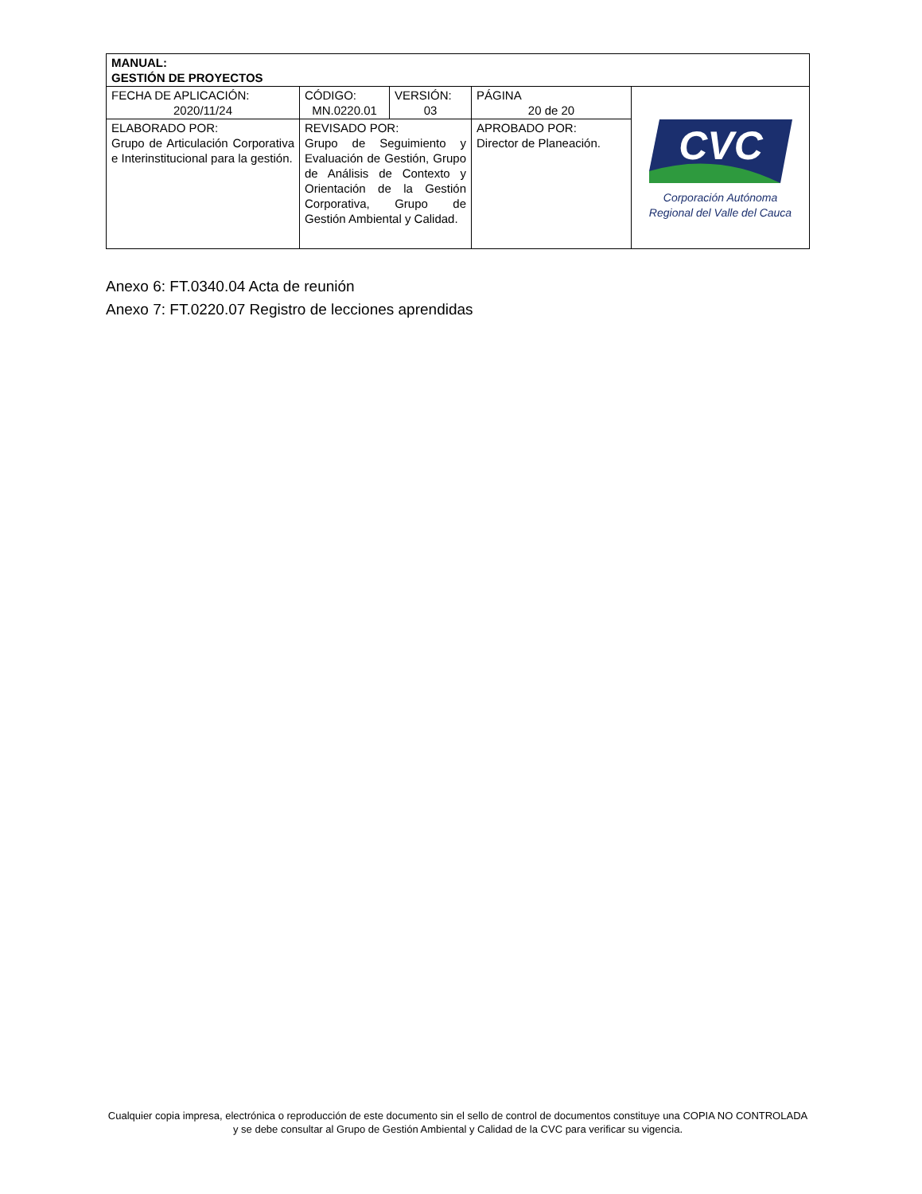| MANUAL: GESTIÓN DE PROYECTOS | | | | |
| FECHA DE APLICACIÓN: 2020/11/24 | CÓDIGO: MN.0220.01 | VERSIÓN: 03 | PÁGINA 20 de 20 | CVC Corporación Autónoma Regional del Valle del Cauca |
| ELABORADO POR: Grupo de Articulación Corporativa e Interinstitucional para la gestión. | REVISADO POR: Grupo de Seguimiento y Evaluación de Gestión, Grupo de Análisis de Contexto y Orientación de la Gestión Corporativa, Grupo de Gestión Ambiental y Calidad. | | APROBADO POR: Director de Planeación. | |
Anexo 6: FT.0340.04 Acta de reunión
Anexo 7: FT.0220.07 Registro de lecciones aprendidas
Cualquier copia impresa, electrónica o reproducción de este documento sin el sello de control de documentos constituye una COPIA NO CONTROLADA y se debe consultar al Grupo de Gestión Ambiental y Calidad de la CVC para verificar su vigencia.